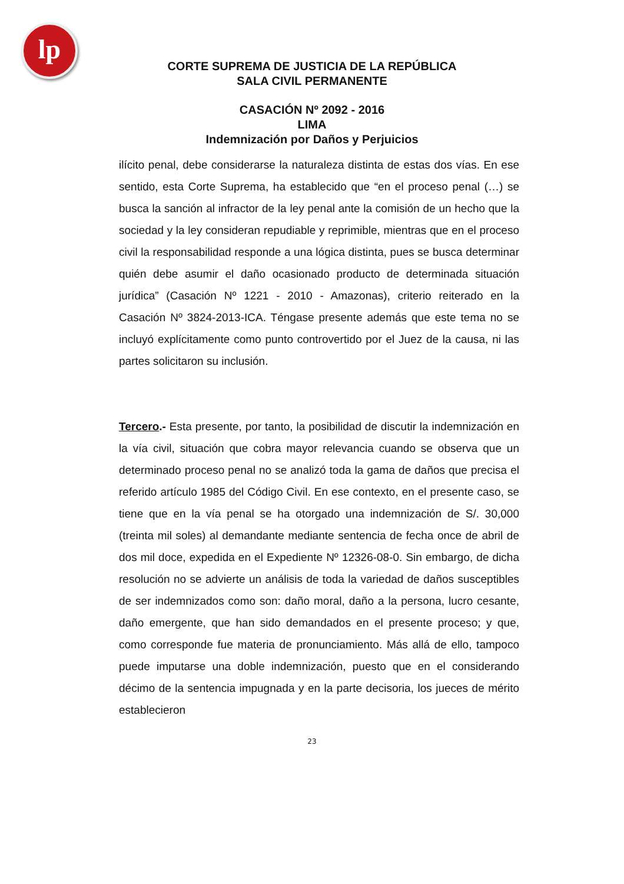lp
CORTE SUPREMA DE JUSTICIA DE LA REPÚBLICA
SALA CIVIL PERMANENTE
CASACIÓN Nº 2092 - 2016
LIMA
Indemnización por Daños y Perjuicios
ilícito penal, debe considerarse la naturaleza distinta de estas dos vías. En ese sentido, esta Corte Suprema, ha establecido que “en el proceso penal (…) se busca la sanción al infractor de la ley penal ante la comisión de un hecho que la sociedad y la ley consideran repudiable y reprimible, mientras que en el proceso civil la responsabilidad responde a una lógica distinta, pues se busca determinar quién debe asumir el daño ocasionado producto de determinada situación jurídica” (Casación Nº 1221 - 2010 - Amazonas), criterio reiterado en la Casación Nº 3824-2013-ICA. Téngase presente además que este tema no se incluyó explícitamente como punto controvertido por el Juez de la causa, ni las partes solicitaron su inclusión.
Tercero.- Esta presente, por tanto, la posibilidad de discutir la indemnización en la vía civil, situación que cobra mayor relevancia cuando se observa que un determinado proceso penal no se analizó toda la gama de daños que precisa el referido artículo 1985 del Código Civil. En ese contexto, en el presente caso, se tiene que en la vía penal se ha otorgado una indemnización de S/. 30,000 (treinta mil soles) al demandante mediante sentencia de fecha once de abril de dos mil doce, expedida en el Expediente Nº 12326-08-0. Sin embargo, de dicha resolución no se advierte un análisis de toda la variedad de daños susceptibles de ser indemnizados como son: daño moral, daño a la persona, lucro cesante, daño emergente, que han sido demandados en el presente proceso; y que, como corresponde fue materia de pronunciamiento. Más allá de ello, tampoco puede imputarse una doble indemnización, puesto que en el considerando décimo de la sentencia impugnada y en la parte decisoria, los jueces de mérito establecieron
23